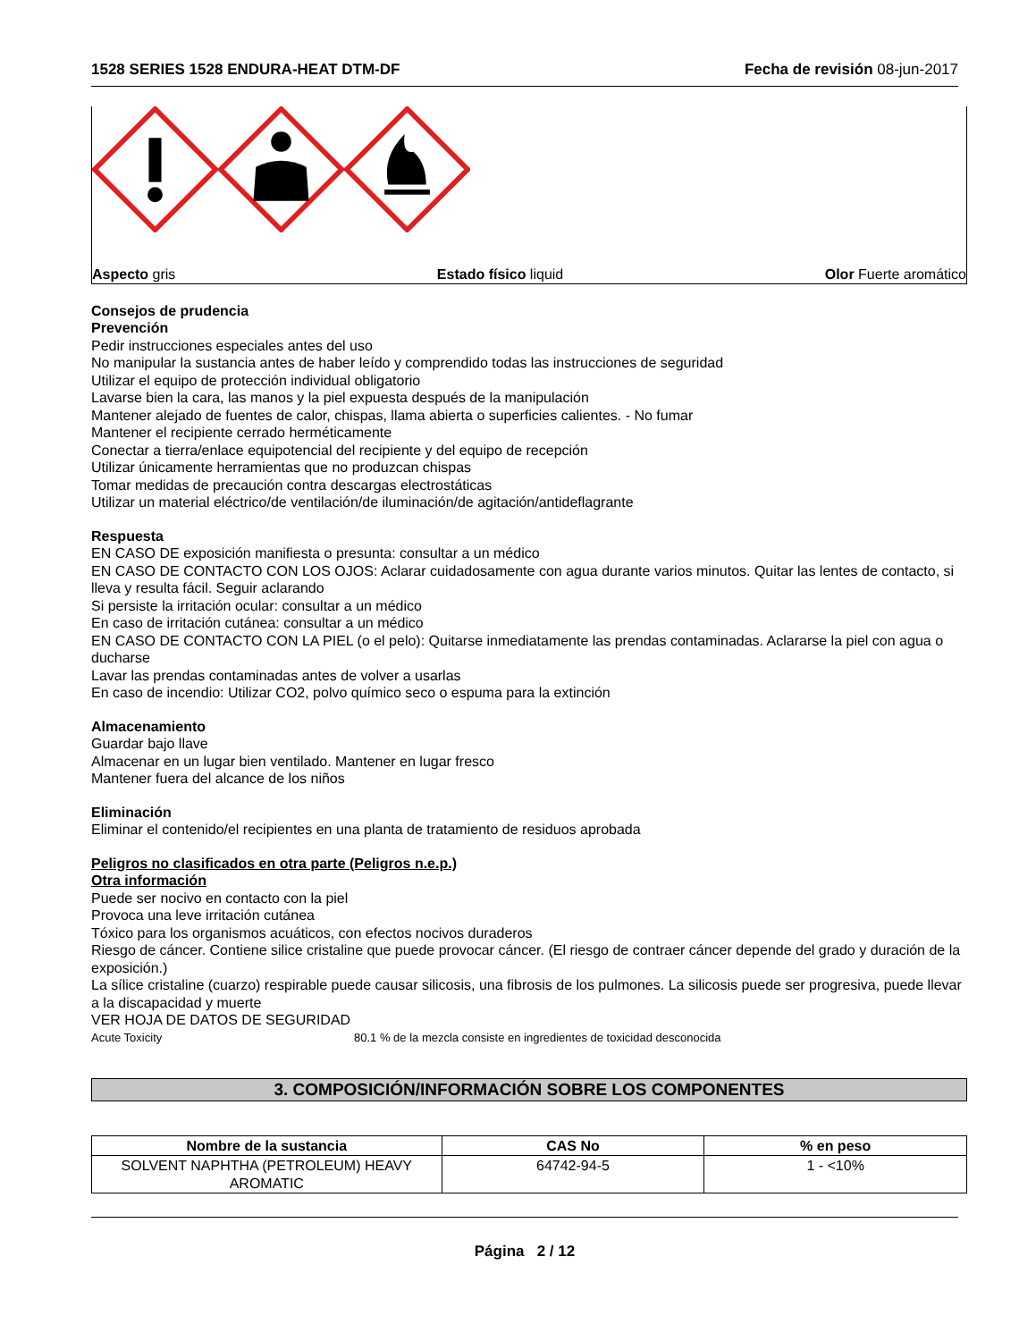1528 SERIES 1528 ENDURA-HEAT DTM-DF Fecha de revisión 08-jun-2017
Aspecto gris Estado físico liquid Olor Fuerte aromático
Consejos de prudencia
Prevención
Pedir instrucciones especiales antes del uso
No manipular la sustancia antes de haber leído y comprendido todas las instrucciones de seguridad
Utilizar el equipo de protección individual obligatorio
Lavarse bien la cara, las manos y la piel expuesta después de la manipulación
Mantener alejado de fuentes de calor, chispas, llama abierta o superficies calientes. - No fumar
Mantener el recipiente cerrado herméticamente
Conectar a tierra/enlace equipotencial del recipiente y del equipo de recepción
Utilizar únicamente herramientas que no produzcan chispas
Tomar medidas de precaución contra descargas electrostáticas
Utilizar un material eléctrico/de ventilación/de iluminación/de agitación/antideflagrante
Respuesta
EN CASO DE exposición manifiesta o presunta: consultar a un médico
EN CASO DE CONTACTO CON LOS OJOS: Aclarar cuidadosamente con agua durante varios minutos. Quitar las lentes de contacto, si lleva y resulta fácil. Seguir aclarando
Si persiste la irritación ocular: consultar a un médico
En caso de irritación cutánea: consultar a un médico
EN CASO DE CONTACTO CON LA PIEL (o el pelo): Quitarse inmediatamente las prendas contaminadas. Aclararse la piel con agua o ducharse
Lavar las prendas contaminadas antes de volver a usarlas
En caso de incendio: Utilizar CO2, polvo químico seco o espuma para la extinción
Almacenamiento
Guardar bajo llave
Almacenar en un lugar bien ventilado. Mantener en lugar fresco
Mantener fuera del alcance de los niños
Eliminación
Eliminar el contenido/el recipientes en una planta de tratamiento de residuos aprobada
Peligros no clasificados en otra parte (Peligros n.e.p.)
Otra información
Puede ser nocivo en contacto con la piel
Provoca una leve irritación cutánea
Tóxico para los organismos acuáticos, con efectos nocivos duraderos
Riesgo de cáncer. Contiene silice cristaline que puede provocar cáncer. (El riesgo de contraer cáncer depende del grado y duración de la exposición.)
La sílice cristaline (cuarzo) respirable puede causar silicosis, una fibrosis de los pulmones. La silicosis puede ser progresiva, puede llevar a la discapacidad y muerte
VER HOJA DE DATOS DE SEGURIDAD
Acute Toxicity 80.1 % de la mezcla consiste en ingredientes de toxicidad desconocida
3. COMPOSICIÓN/INFORMACIÓN SOBRE LOS COMPONENTES
| Nombre de la sustancia | CAS No | % en peso |
| --- | --- | --- |
| SOLVENT NAPHTHA (PETROLEUM) HEAVY AROMATIC | 64742-94-5 | 1 - <10% |
Página 2 / 12